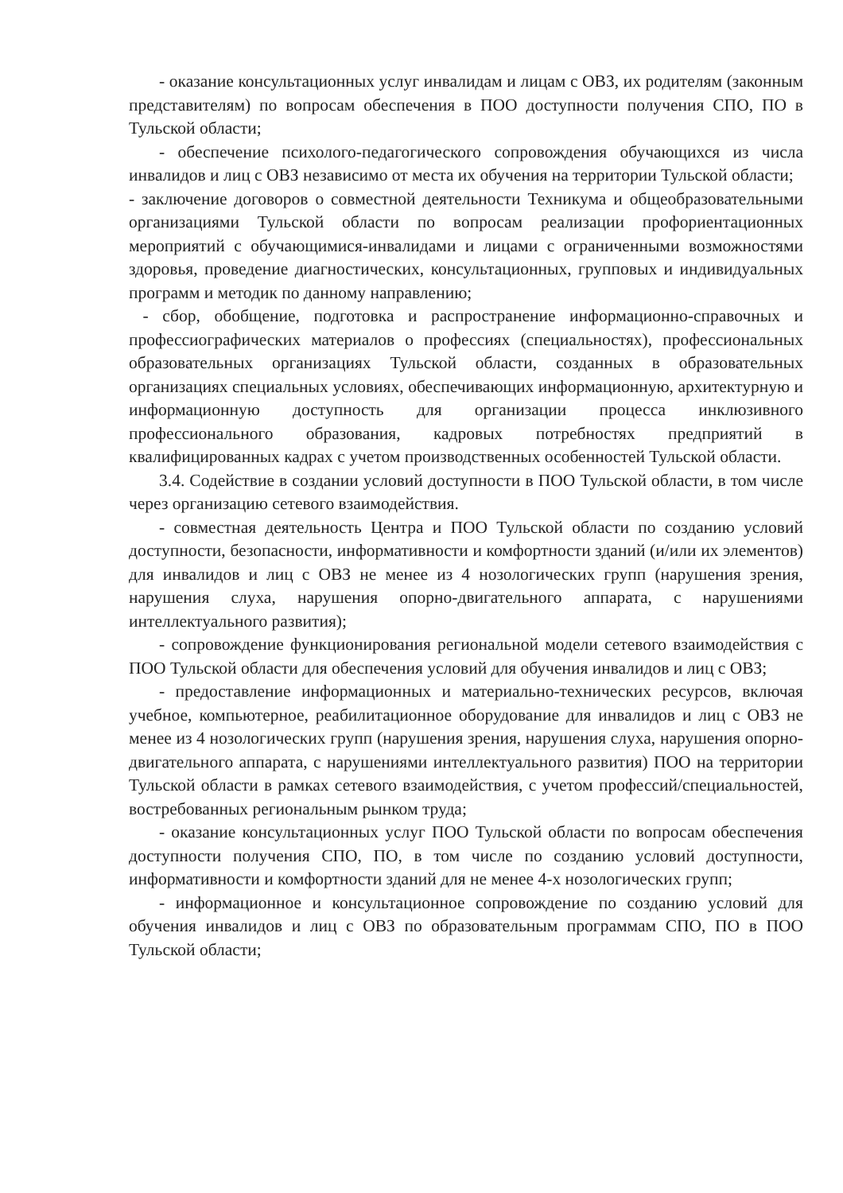- оказание консультационных услуг инвалидам и лицам с ОВЗ, их родителям (законным представителям) по вопросам обеспечения в ПОО доступности получения СПО, ПО в Тульской области;
- обеспечение психолого-педагогического сопровождения обучающихся из числа инвалидов и лиц с ОВЗ независимо от места их обучения на территории Тульской области;
- заключение договоров о совместной деятельности Техникума и общеобразовательными организациями Тульской области по вопросам реализации профориентационных мероприятий с обучающимися-инвалидами и лицами с ограниченными возможностями здоровья, проведение диагностических, консультационных, групповых и индивидуальных программ и методик по данному направлению;
- сбор, обобщение, подготовка и распространение информационно-справочных и профессиографических материалов о профессиях (специальностях), профессиональных образовательных организациях Тульской области, созданных в образовательных организациях специальных условиях, обеспечивающих информационную, архитектурную и информационную доступность для организации процесса инклюзивного профессионального образования, кадровых потребностях предприятий в квалифицированных кадрах с учетом производственных особенностей Тульской области.
3.4. Содействие в создании условий доступности в ПОО Тульской области, в том числе через организацию сетевого взаимодействия.
- совместная деятельность Центра и ПОО Тульской области по созданию условий доступности, безопасности, информативности и комфортности зданий (и/или их элементов) для инвалидов и лиц с ОВЗ не менее из 4 нозологических групп (нарушения зрения, нарушения слуха, нарушения опорно-двигательного аппарата, с нарушениями интеллектуального развития);
- сопровождение функционирования региональной модели сетевого взаимодействия с ПОО Тульской области для обеспечения условий для обучения инвалидов и лиц с ОВЗ;
- предоставление информационных и материально-технических ресурсов, включая учебное, компьютерное, реабилитационное оборудование для инвалидов и лиц с ОВЗ не менее из 4 нозологических групп (нарушения зрения, нарушения слуха, нарушения опорно-двигательного аппарата, с нарушениями интеллектуального развития) ПОО на территории Тульской области в рамках сетевого взаимодействия, с учетом профессий/специальностей, востребованных региональным рынком труда;
- оказание консультационных услуг ПОО Тульской области по вопросам обеспечения доступности получения СПО, ПО, в том числе по созданию условий доступности, информативности и комфортности зданий для не менее 4-х нозологических групп;
- информационное и консультационное сопровождение по созданию условий для обучения инвалидов и лиц с ОВЗ по образовательным программам СПО, ПО в ПОО Тульской области;